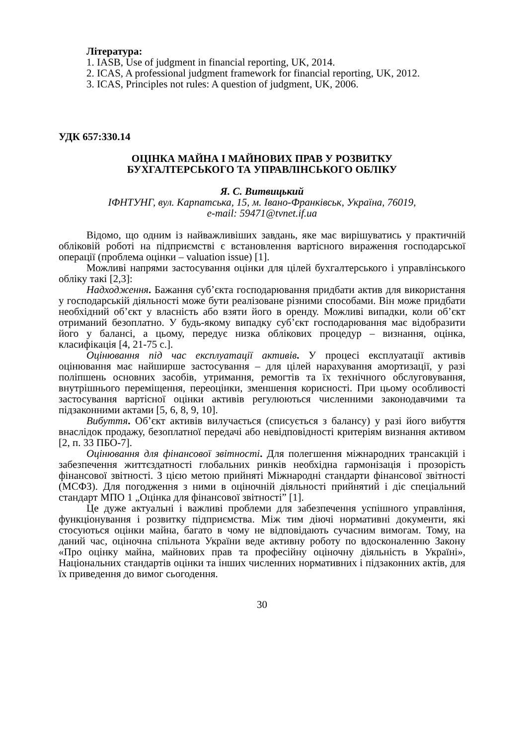Література:
1. IASB, Use of judgment in financial reporting, UK, 2014.
2. ICAS, A professional judgment framework for financial reporting, UK, 2012.
3. ICAS, Principles not rules: A question of judgment, UK, 2006.
УДК 657:330.14
ОЦІНКА МАЙНА І МАЙНОВИХ ПРАВ У РОЗВИТКУ
БУХГАЛТЕРСЬКОГО ТА УПРАВЛІНСЬКОГО ОБЛІКУ
Я. С. Витвицький
ІФНТУНГ, вул. Карпатська, 15, м. Івано-Франківськ, Україна, 76019,
e-mail: 59471@tvnet.if.ua
Відомо, що одним із найважливіших завдань, яке має вирішуватись у практичній обліковій роботі на підприємстві є встановлення вартісного вираження господарської операції (проблема оцінки – valuation issue) [1].
Можливі напрями застосування оцінки для цілей бухгалтерського і управлінського обліку такі [2,3]:
Надходження. Бажання суб’єкта господарювання придбати актив для використання у господарській діяльності може бути реалізоване різними способами. Він може придбати необхідний об’єкт у власність або взяти його в оренду. Можливі випадки, коли об’єкт отриманий безоплатно. У будь-якому випадку суб’єкт господарювання має відобразити його у балансі, а цьому, передує низка облікових процедур – визнання, оцінка, класифікація [4, 21-75 с.].
Оцінювання під час експлуатації активів. У процесі експлуатації активів оцінювання має найширше застосування – для цілей нарахування амортизації, у разі поліпшень основних засобів, утримання, ремогтів та їх технічного обслуговування, внутрішнього переміщення, переоцінки, зменшення корисності. При цьому особливості застосування вартісної оцінки активів регулюються численними законодавчими та підзаконними актами [5, 6, 8, 9, 10].
Вибуття. Об’єкт активів вилучається (списується з балансу) у разі його вибуття внаслідок продажу, безоплатної передачі або невідповідності критеріям визнання активом [2, п. 33 ПБО-7].
Оцінювання для фінансової звітності. Для полегшення міжнародних трансакцій і забезпечення життєздатності глобальних ринків необхідна гармонізація і прозорість фінансової звітності. З цією метою прийняті Міжнародні стандарти фінансової звітності (МСФЗ). Для погодження з ними в оціночній діяльності прийнятий і діє спеціальний стандарт МПО 1 „Оцінка для фінансової звітності” [1].
Це дуже актуальні і важливі проблеми для забезпечення успішного управління, функціонування і розвитку підприємства. Між тим діючі нормативні документи, які стосуються оцінки майна, багато в чому не відповідають сучасним вимогам. Тому, на даний час, оціночна спільнота України веде активну роботу по вдосконаленню Закону «Про оцінку майна, майнових прав та професійну оціночну діяльність в Україні», Національних стандартів оцінки та інших численних нормативних і підзаконних актів, для їх приведення до вимог сьогодення.
30